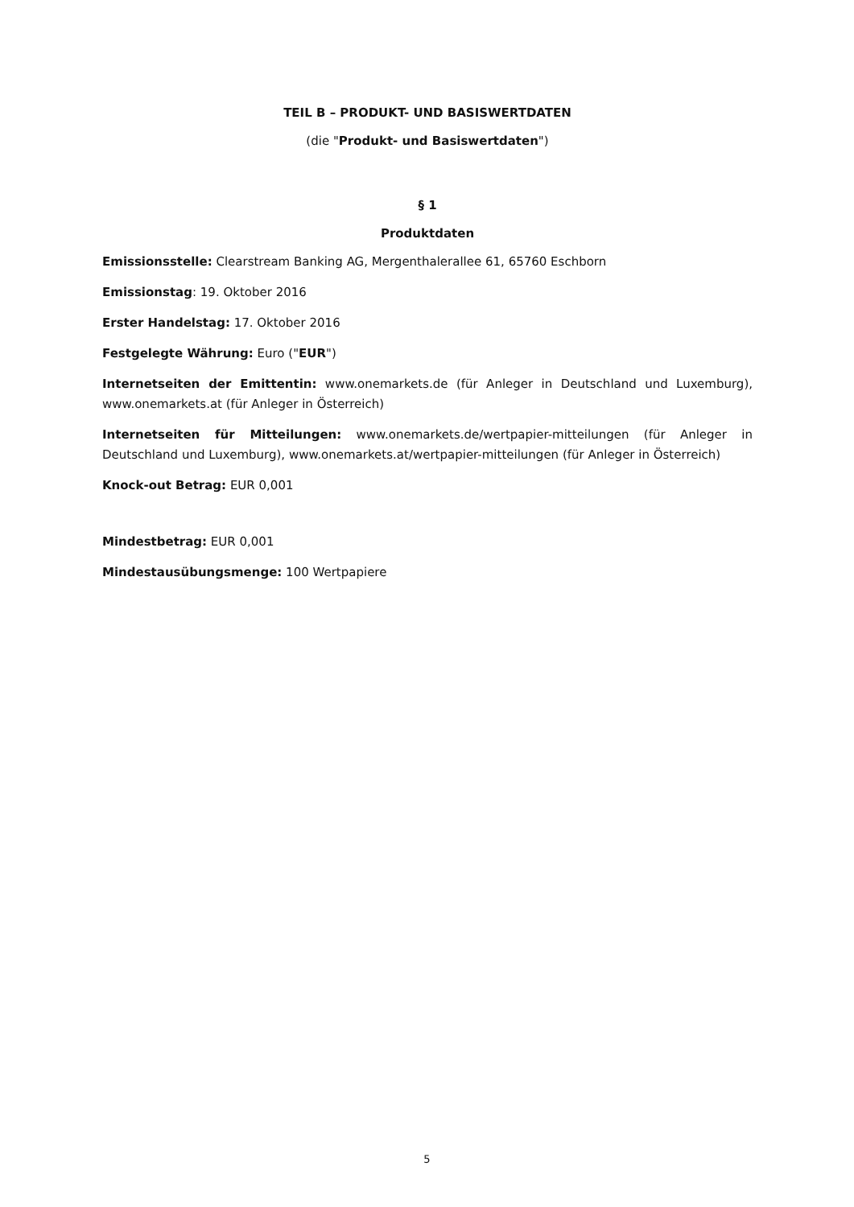TEIL B – PRODUKT- UND BASISWERTDATEN
(die "Produkt- und Basiswertdaten")
§ 1
Produktdaten
Emissionsstelle: Clearstream Banking AG, Mergenthalerallee 61, 65760 Eschborn
Emissionstag: 19. Oktober 2016
Erster Handelstag: 17. Oktober 2016
Festgelegte Währung: Euro ("EUR")
Internetseiten der Emittentin: www.onemarkets.de (für Anleger in Deutschland und Luxemburg), www.onemarkets.at (für Anleger in Österreich)
Internetseiten für Mitteilungen: www.onemarkets.de/wertpapier-mitteilungen (für Anleger in Deutschland und Luxemburg), www.onemarkets.at/wertpapier-mitteilungen (für Anleger in Österreich)
Knock-out Betrag: EUR 0,001
Mindestbetrag: EUR 0,001
Mindestausübungsmenge: 100 Wertpapiere
5